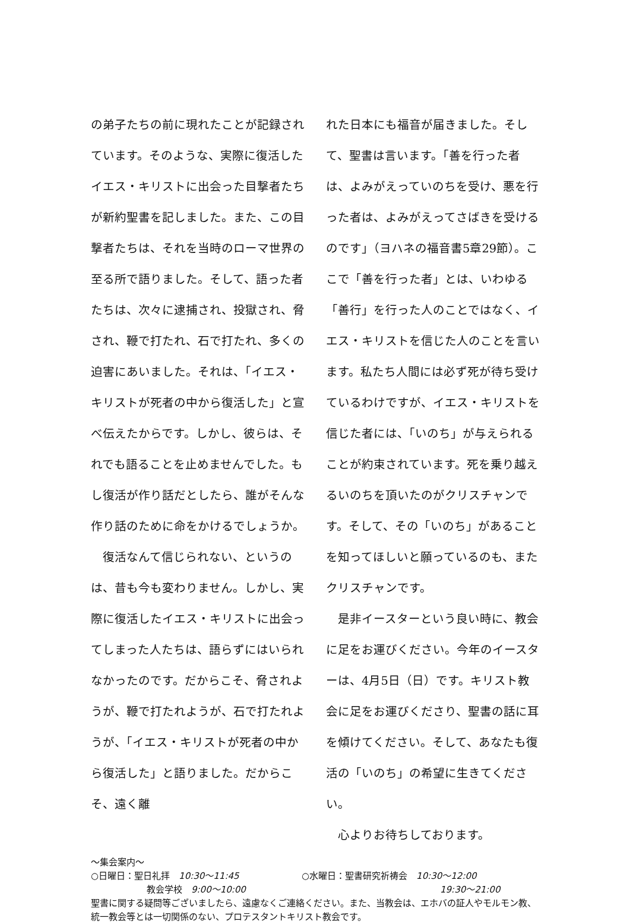の弟子たちの前に現れたことが記録されています。そのような、実際に復活したイエス・キリストに出会った目撃者たちが新約聖書を記しました。また、この目撃者たちは、それを当時のローマ世界の至る所で語りました。そして、語った者たちは、次々に逮捕され、投獄され、脅され、鞭で打たれ、石で打たれ、多くの迫害にあいました。それは、「イエス・キリストが死者の中から復活した」と宣べ伝えたからです。しかし、彼らは、それでも語ることを止めませんでした。もし復活が作り話だとしたら、誰がそんな作り話のために命をかけるでしょうか。
　復活なんて信じられない、というのは、昔も今も変わりません。しかし、実際に復活したイエス・キリストに出会ってしまった人たちは、語らずにはいられなかったのです。だからこそ、脅されようが、鞭で打たれようが、石で打たれようが、「イエス・キリストが死者の中から復活した」と語りました。だからこそ、遠く離
れた日本にも福音が届きました。そして、聖書は言います。「善を行った者は、よみがえっていのちを受け、悪を行った者は、よみがえってさばきを受けるのです」（ヨハネの福音書5章29節）。ここで「善を行った者」とは、いわゆる「善行」を行った人のことではなく、イエス・キリストを信じた人のことを言います。私たち人間には必ず死が待ち受けているわけですが、イエス・キリストを信じた者には、「いのち」が与えられることが約束されています。死を乗り越えるいのちを頂いたのがクリスチャンです。そして、その「いのち」があることを知ってほしいと願っているのも、またクリスチャンです。
　是非イースターという良い時に、教会に足をお運びください。今年のイースターは、4月5日（日）です。キリスト教会に足をお運びくださり、聖書の話に耳を傾けてください。そして、あなたも復活の「いのち」の希望に生きてください。
　心よりお待ちしております。
～集会案内～
○日曜日：聖日礼拝　10:30～11:45 ○水曜日：聖書研究祈祷会　10:30～12:00
教会学校　9:00～10:00 19:30～21:00
聖書に関する疑問等ございましたら、遠慮なくご連絡ください。また、当教会は、エホバの証人やモルモン教、統一教会等とは一切関係のない、プロテスタントキリスト教会です。